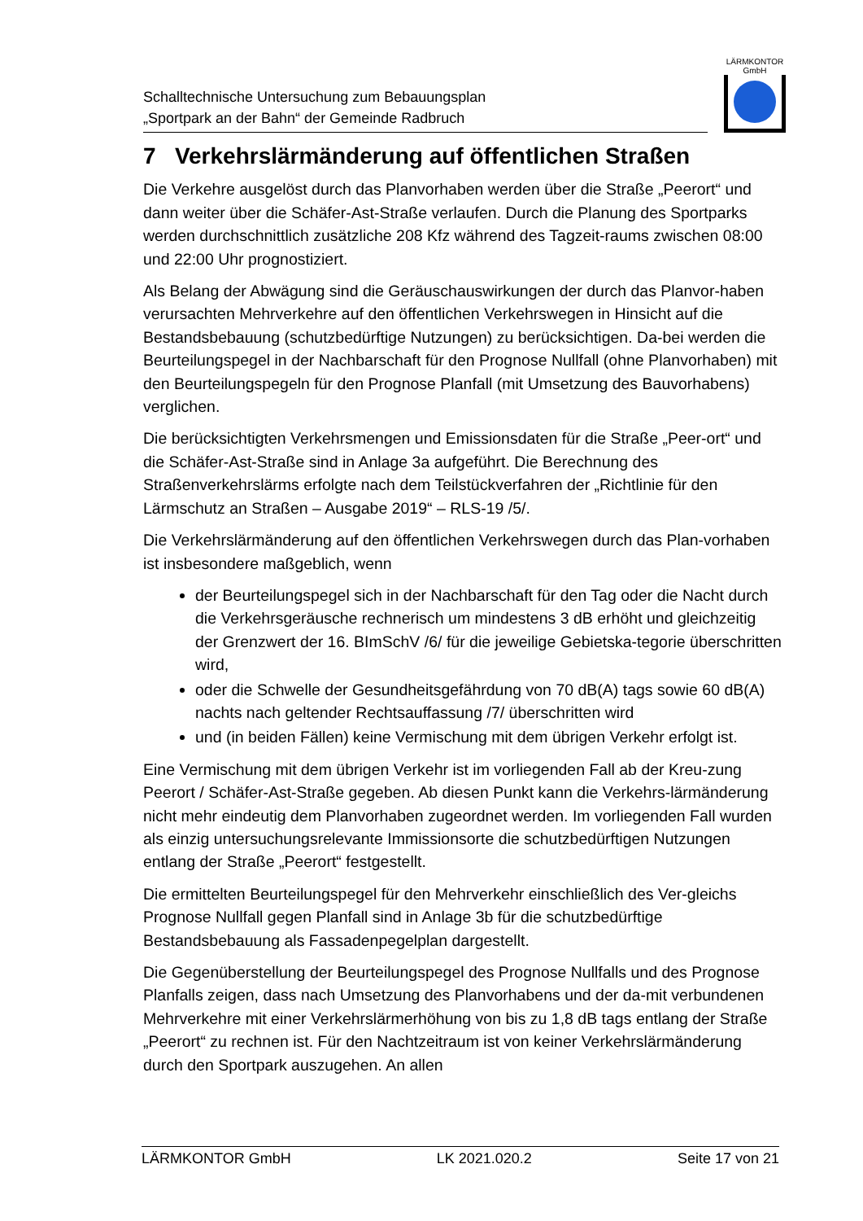Schalltechnische Untersuchung zum Bebauungsplan
„Sportpark an der Bahn“ der Gemeinde Radbruch
LÄRMKONTOR
GmbH
7 Verkehrslärmänderung auf öffentlichen Straßen
Die Verkehre ausgelöst durch das Planvorhaben werden über die Straße „Peerort“ und dann weiter über die Schäfer-Ast-Straße verlaufen. Durch die Planung des Sportparks werden durchschnittlich zusätzliche 208 Kfz während des Tagzeit-raums zwischen 08:00 und 22:00 Uhr prognostiziert.
Als Belang der Abwägung sind die Geräuschauswirkungen der durch das Planvor-haben verursachten Mehrverkehre auf den öffentlichen Verkehrswegen in Hinsicht auf die Bestandsbebauung (schutzbedürftige Nutzungen) zu berücksichtigen. Da-bei werden die Beurteilungspegel in der Nachbarschaft für den Prognose Nullfall (ohne Planvorhaben) mit den Beurteilungspegeln für den Prognose Planfall (mit Umsetzung des Bauvorhabens) verglichen.
Die berücksichtigten Verkehrsmengen und Emissionsdaten für die Straße „Peer-ort“ und die Schäfer-Ast-Straße sind in Anlage 3a aufgeführt. Die Berechnung des Straßenverkehrslärms erfolgte nach dem Teilstückverfahren der „Richtlinie für den Lärmschutz an Straßen – Ausgabe 2019“ – RLS-19 /5/.
Die Verkehrslärmänderung auf den öffentlichen Verkehrswegen durch das Plan-vorhaben ist insbesondere maßgeblich, wenn
der Beurteilungspegel sich in der Nachbarschaft für den Tag oder die Nacht durch die Verkehrsgeräusche rechnerisch um mindestens 3 dB erhöht und gleichzeitig der Grenzwert der 16. BImSchV /6/ für die jeweilige Gebietska-tegorie überschritten wird,
oder die Schwelle der Gesundheitsgefährdung von 70 dB(A) tags sowie 60 dB(A) nachts nach geltender Rechtsauffassung /7/ überschritten wird
und (in beiden Fällen) keine Vermischung mit dem übrigen Verkehr erfolgt ist.
Eine Vermischung mit dem übrigen Verkehr ist im vorliegenden Fall ab der Kreu-zung Peerort / Schäfer-Ast-Straße gegeben. Ab diesen Punkt kann die Verkehrs-lärmänderung nicht mehr eindeutig dem Planvorhaben zugeordnet werden. Im vorliegenden Fall wurden als einzig untersuchungsrelevante Immissionsorte die schutzbedürftigen Nutzungen entlang der Straße „Peerort“ festgestellt.
Die ermittelten Beurteilungspegel für den Mehrverkehr einschließlich des Ver-gleichs Prognose Nullfall gegen Planfall sind in Anlage 3b für die schutzbedürftige Bestandsbebauung als Fassadenpegelplan dargestellt.
Die Gegenüberstellung der Beurteilungspegel des Prognose Nullfalls und des Prognose Planfalls zeigen, dass nach Umsetzung des Planvorhabens und der da-mit verbundenen Mehrverkehre mit einer Verkehrslärmerhöhung von bis zu 1,8 dB tags entlang der Straße „Peerort“ zu rechnen ist. Für den Nachtzeitraum ist von keiner Verkehrslärmänderung durch den Sportpark auszugehen. An allen
LÄRMKONTOR GmbH LK 2021.020.2 Seite 17 von 21